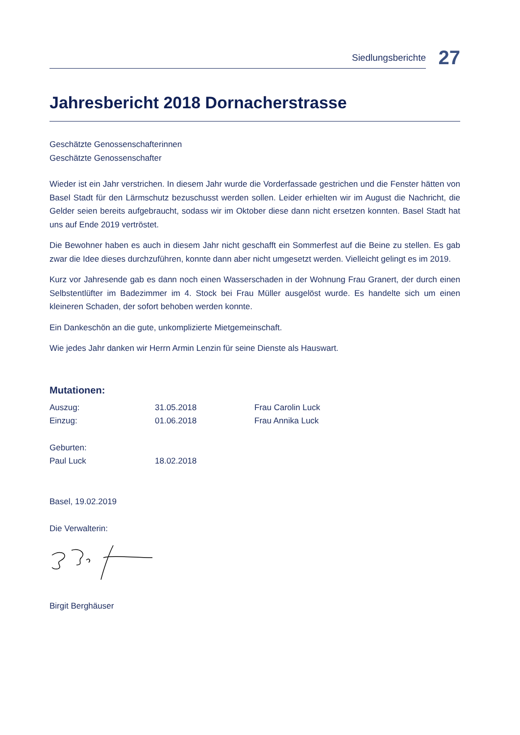Siedlungsberichte
27
Jahresbericht 2018 Dornacherstrasse
Geschätzte Genossenschafterinnen
Geschätzte Genossenschafter
Wieder ist ein Jahr verstrichen. In diesem Jahr wurde die Vorderfassade gestrichen und die Fenster hätten von Basel Stadt für den Lärmschutz bezuschusst werden sollen. Leider erhielten wir im August die Nachricht, die Gelder seien bereits aufgebraucht, sodass wir im Oktober diese dann nicht ersetzen konnten. Basel Stadt hat uns auf Ende 2019 vertröstet.
Die Bewohner haben es auch in diesem Jahr nicht geschafft ein Sommerfest auf die Beine zu stellen. Es gab zwar die Idee dieses durchzuführen, konnte dann aber nicht umgesetzt werden. Vielleicht gelingt es im 2019.
Kurz vor Jahresende gab es dann noch einen Wasserschaden in der Wohnung Frau Granert, der durch einen Selbstentlüfter im Badezimmer im 4. Stock bei Frau Müller ausgelöst wurde. Es handelte sich um einen kleineren Schaden, der sofort behoben werden konnte.
Ein Dankeschön an die gute, unkomplizierte Mietgemeinschaft.
Wie jedes Jahr danken wir Herrn Armin Lenzin für seine Dienste als Hauswart.
Mutationen:
Auszug: 31.05.2018 Frau Carolin Luck
Einzug: 01.06.2018 Frau Annika Luck
Geburten:
Paul Luck 18.02.2018
Basel, 19.02.2019
Die Verwalterin:
Birgit Berghäuser